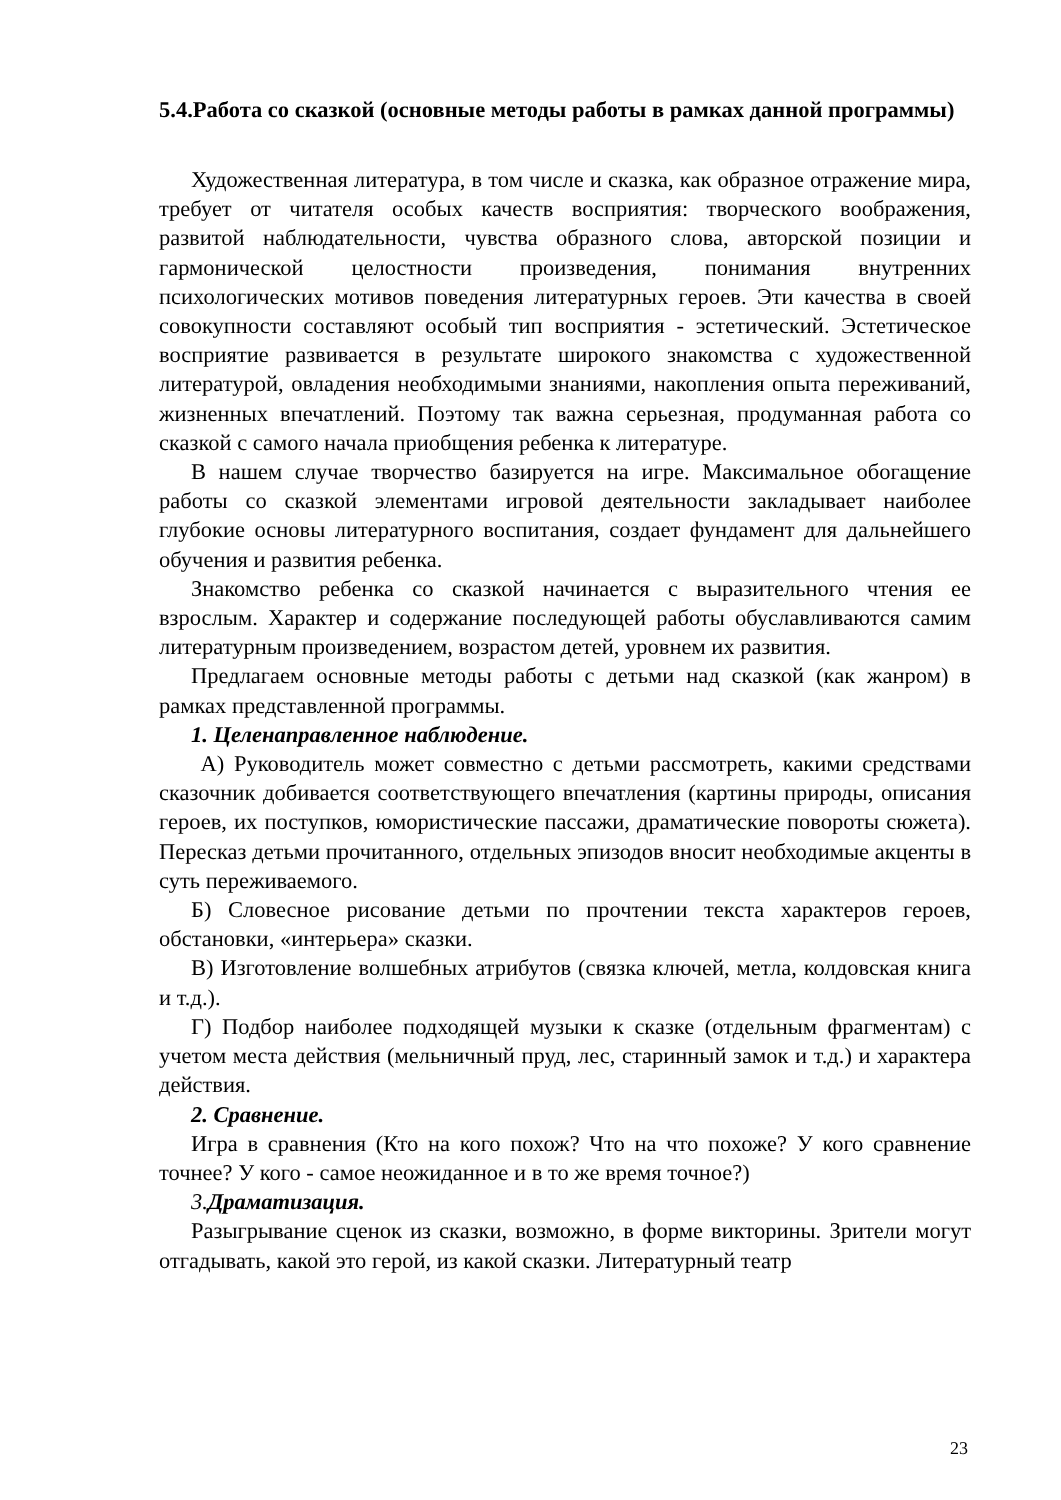5.4.Работа со сказкой (основные методы работы в рамках данной программы)
Художественная литература, в том числе и сказка, как образное отражение мира, требует от читателя особых качеств восприятия: творческого воображения, развитой наблюдательности, чувства образного слова, авторской позиции и гармонической целостности произведения, понимания внутренних психологических мотивов поведения литературных героев. Эти качества в своей совокупности составляют особый тип восприятия - эстетический. Эстетическое восприятие развивается в результате широкого знакомства с художественной литературой, овладения необходимыми знаниями, накопления опыта переживаний, жизненных впечатлений. Поэтому так важна серьезная, продуманная работа со сказкой с самого начала приобщения ребенка к литературе.
В нашем случае творчество базируется на игре. Максимальное обогащение работы со сказкой элементами игровой деятельности закладывает наиболее глубокие основы литературного воспитания, создает фундамент для дальнейшего обучения и развития ребенка.
Знакомство ребенка со сказкой начинается с выразительного чтения ее взрослым. Характер и содержание последующей работы обуславливаются самим литературным произведением, возрастом детей, уровнем их развития.
Предлагаем основные методы работы с детьми над сказкой (как жанром) в рамках представленной программы.
1. Целенаправленное наблюдение.
А) Руководитель может совместно с детьми рассмотреть, какими средствами сказочник добивается соответствующего впечатления (картины природы, описания героев, их поступков, юмористические пассажи, драматические повороты сюжета). Пересказ детьми прочитанного, отдельных эпизодов вносит необходимые акценты в суть переживаемого.
Б) Словесное рисование детьми по прочтении текста характеров героев, обстановки, «интерьера» сказки.
В) Изготовление волшебных атрибутов (связка ключей, метла, колдовская книга и т.д.).
Г) Подбор наиболее подходящей музыки к сказке (отдельным фрагментам) с учетом места действия (мельничный пруд, лес, старинный замок и т.д.) и характера действия.
2. Сравнение.
Игра в сравнения (Кто на кого похож? Что на что похоже? У кого сравнение точнее? У кого - самое неожиданное и в то же время точное?)
3. Драматизация.
Разыгрывание сценок из сказки, возможно, в форме викторины. Зрители могут отгадывать, какой это герой, из какой сказки. Литературный театр
23